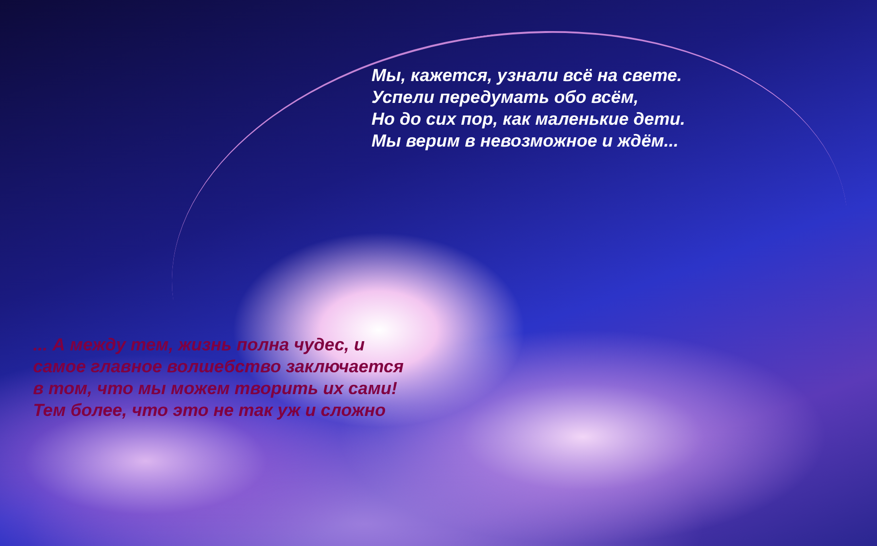Мы, кажется, узнали всё на свете.
Успели передумать обо всём,
Но до сих пор, как маленькие дети.
Мы верим в невозможное и ждём...
... А между тем, жизнь полна чудес, и
самое главное волшебство заключается
в том, что мы можем творить их сами!
Тем более, что это не так уж и сложно